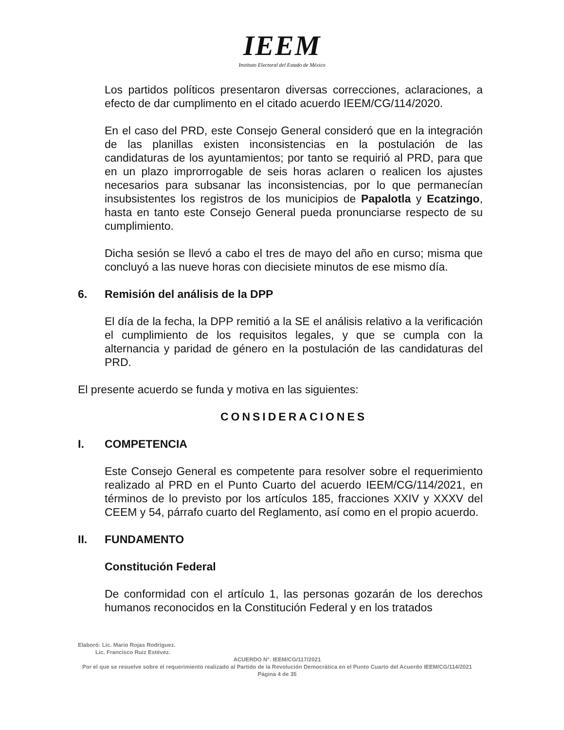IEEM
Instituto Electoral del Estado de México
Los partidos políticos presentaron diversas correcciones, aclaraciones, a efecto de dar cumplimento en el citado acuerdo IEEM/CG/114/2020.
En el caso del PRD, este Consejo General consideró que en la integración de las planillas existen inconsistencias en la postulación de las candidaturas de los ayuntamientos; por tanto se requirió al PRD, para que en un plazo improrrogable de seis horas aclaren o realicen los ajustes necesarios para subsanar las inconsistencias, por lo que permanecían insubsistentes los registros de los municipios de Papalotla y Ecatzingo, hasta en tanto este Consejo General pueda pronunciarse respecto de su cumplimiento.
Dicha sesión se llevó a cabo el tres de mayo del año en curso; misma que concluyó a las nueve horas con diecisiete minutos de ese mismo día.
6. Remisión del análisis de la DPP
El día de la fecha, la DPP remitió a la SE el análisis relativo a la verificación el cumplimiento de los requisitos legales, y que se cumpla con la alternancia y paridad de género en la postulación de las candidaturas del PRD.
El presente acuerdo se funda y motiva en las siguientes:
CONSIDERACIONES
I. COMPETENCIA
Este Consejo General es competente para resolver sobre el requerimiento realizado al PRD en el Punto Cuarto del acuerdo IEEM/CG/114/2021, en términos de lo previsto por los artículos 185, fracciones XXIV y XXXV del CEEM y 54, párrafo cuarto del Reglamento, así como en el propio acuerdo.
II. FUNDAMENTO
Constitución Federal
De conformidad con el artículo 1, las personas gozarán de los derechos humanos reconocidos en la Constitución Federal y en los tratados
Elaboró: Lic. Mario Rojas Rodríguez.
Lic. Francisco Ruiz Estévez.
ACUERDO N°. IEEM/CG/117/2021
Por el que se resuelve sobre el requerimiento realizado al Partido de la Revolución Democrática en el Punto Cuarto del Acuerdo IEEM/CG/114/2021
Página 4 de 35